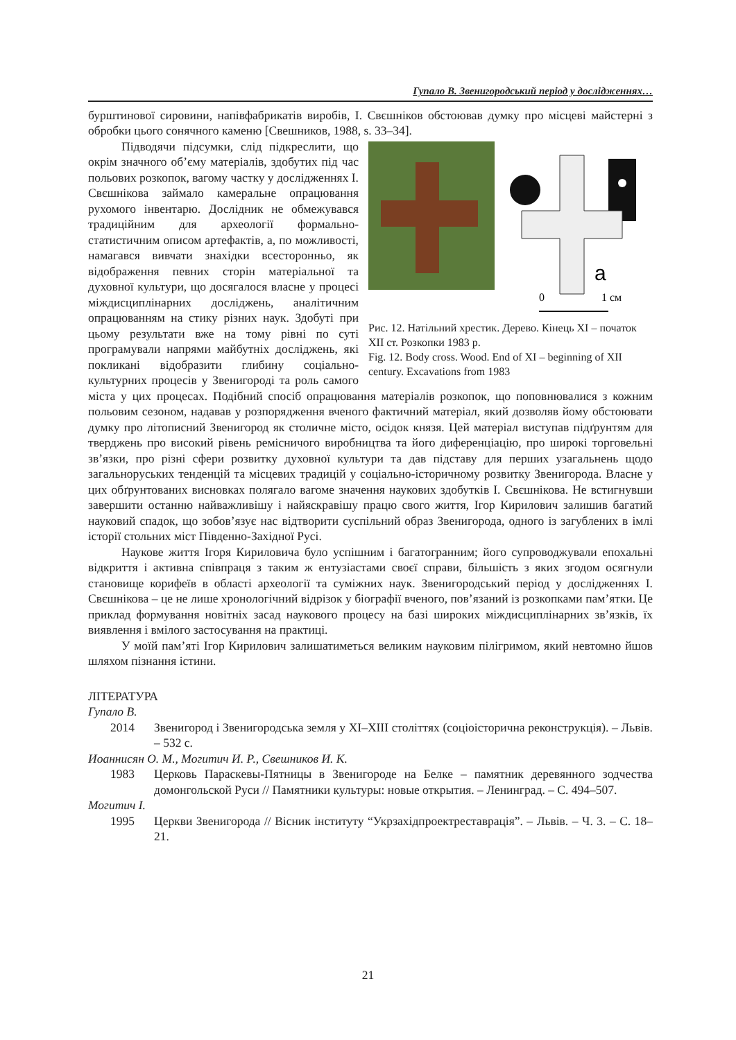Гупало В. Звенигородський період у дослідженнях…
бурштинової сировини, напівфабрикатів виробів, І. Свєшніков обстоював думку про місцеві майстерні з обробки цього сонячного каменю [Свешников, 1988, s. 33–34].
a
0
1 см
Рис. 12. Натільний хрестик. Дерево. Кінець XI – початок XII ст. Розкопки 1983 р.
Fig. 12. Body cross. Wood. End of XI – beginning of XII century. Excavations from 1983
Підводячи підсумки, слід підкреслити, що окрім значного об’єму матеріалів, здобутих під час польових розкопок, вагому частку у дослідженнях І. Свєшнікова займало камеральне опрацювання рухомого інвентарю. Дослідник не обмежувався традиційним для археології формально-статистичним описом артефактів, а, по можливості, намагався вивчати знахідки всесторонньо, як відображення певних сторін матеріальної та духовної культури, що досягалося власне у процесі міждисциплінарних досліджень, аналітичним опрацюванням на стику різних наук. Здобуті при цьому результати вже на тому рівні по суті програмували напрями майбутніх досліджень, які покликані відобразити глибину соціально-культурних процесів у Звенигороді та роль самого міста у цих процесах. Подібний спосіб опрацювання матеріалів розкопок, що поповнювалися з кожним польовим сезоном, надавав у розпорядження вченого фактичний матеріал, який дозволяв йому обстоювати думку про літописний Звенигород як столичне місто, осідок князя. Цей матеріал виступав підґрунтям для тверджень про високий рівень ремісничого виробництва та його диференціацію, про широкі торговельні зв’язки, про різні сфери розвитку духовної культури та дав підставу для перших узагальнень щодо загальноруських тенденцій та місцевих традицій у соціально-історичному розвитку Звенигорода. Власне у цих обґрунтованих висновках полягало вагоме значення наукових здобутків І. Свєшнікова. Не встигнувши завершити останню найважливішу і найяскравішу працю свого життя, Ігор Кирилович залишив багатий науковий спадок, що зобов’язує нас відтворити суспільний образ Звенигорода, одного із загублених в імлі історії стольних міст Південно-Західної Русі.
Наукове життя Ігоря Кириловича було успішним і багатогранним; його супроводжували епохальні відкриття і активна співпраця з таким ж ентузіастами своєї справи, більшість з яких згодом осягнули становище корифеїв в області археології та суміжних наук. Звенигородський період у дослідженнях І. Свєшнікова – це не лише хронологічний відрізок у біографії вченого, пов’язаний із розкопками пам’ятки. Це приклад формування новітніх засад наукового процесу на базі широких міждисциплінарних зв’язків, їх виявлення і вмілого застосування на практиці.
У моїй пам’яті Ігор Кирилович залишатиметься великим науковим пілігримом, який невтомно йшов шляхом пізнання істини.
ЛІТЕРАТУРА
Гупало В.
2014 Звенигород і Звенигородська земля у XI–XIII століттях (соціоісторична реконструкція). – Львів. – 532 с.
Иоаннисян О. М., Могитич И. Р., Свешников И. К.
1983 Церковь Параскевы-Пятницы в Звенигороде на Белке – памятник деревянного зодчества домонгольской Руси // Памятники культуры: новые открытия. – Ленинград. – С. 494–507.
Могитич І.
1995 Церкви Звенигорода // Вісник інституту “Укрзахідпроектреставрація”. – Львів. – Ч. 3. – С. 18–21.
21